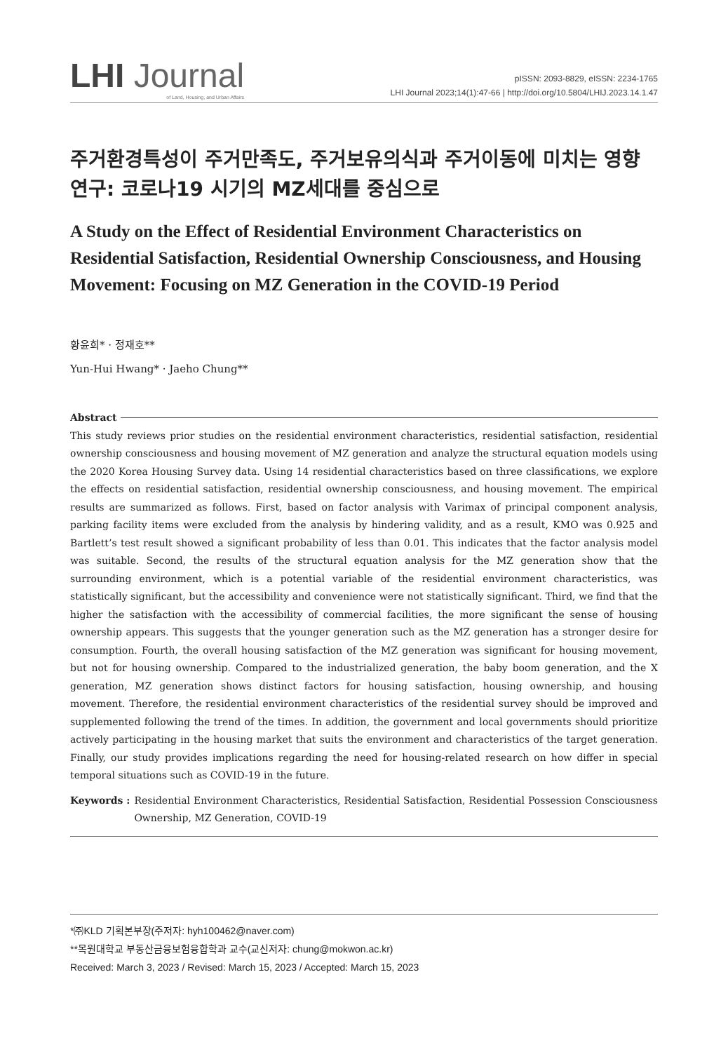LHI Journal
of Land, Housing, and Urban Affairs
pISSN: 2093-8829, eISSN: 2234-1765
LHI Journal 2023;14(1):47-66 | http://doi.org/10.5804/LHIJ.2023.14.1.47
주거환경특성이 주거만족도, 주거보유의식과 주거이동에 미치는 영향 연구: 코로나19 시기의 MZ세대를 중심으로
A Study on the Effect of Residential Environment Characteristics on Residential Satisfaction, Residential Ownership Consciousness, and Housing Movement: Focusing on MZ Generation in the COVID-19 Period
황윤희* · 정재호**
Yun-Hui Hwang* · Jaeho Chung**
Abstract
This study reviews prior studies on the residential environment characteristics, residential satisfaction, residential ownership consciousness and housing movement of MZ generation and analyze the structural equation models using the 2020 Korea Housing Survey data. Using 14 residential characteristics based on three classifications, we explore the effects on residential satisfaction, residential ownership consciousness, and housing movement. The empirical results are summarized as follows. First, based on factor analysis with Varimax of principal component analysis, parking facility items were excluded from the analysis by hindering validity, and as a result, KMO was 0.925 and Bartlett’s test result showed a significant probability of less than 0.01. This indicates that the factor analysis model was suitable. Second, the results of the structural equation analysis for the MZ generation show that the surrounding environment, which is a potential variable of the residential environment characteristics, was statistically significant, but the accessibility and convenience were not statistically significant. Third, we find that the higher the satisfaction with the accessibility of commercial facilities, the more significant the sense of housing ownership appears. This suggests that the younger generation such as the MZ generation has a stronger desire for consumption. Fourth, the overall housing satisfaction of the MZ generation was significant for housing movement, but not for housing ownership. Compared to the industrialized generation, the baby boom generation, and the X generation, MZ generation shows distinct factors for housing satisfaction, housing ownership, and housing movement. Therefore, the residential environment characteristics of the residential survey should be improved and supplemented following the trend of the times. In addition, the government and local governments should prioritize actively participating in the housing market that suits the environment and characteristics of the target generation. Finally, our study provides implications regarding the need for housing-related research on how differ in special temporal situations such as COVID-19 in the future.
Keywords : Residential Environment Characteristics, Residential Satisfaction, Residential Possession Consciousness Ownership, MZ Generation, COVID-19
*㈜KLD 기획본부장(주저자: hyh100462@naver.com)
**목원대학교 부동산금융보험융합학과 교수(교신저자: chung@mokwon.ac.kr)
Received: March 3, 2023 / Revised: March 15, 2023 / Accepted: March 15, 2023